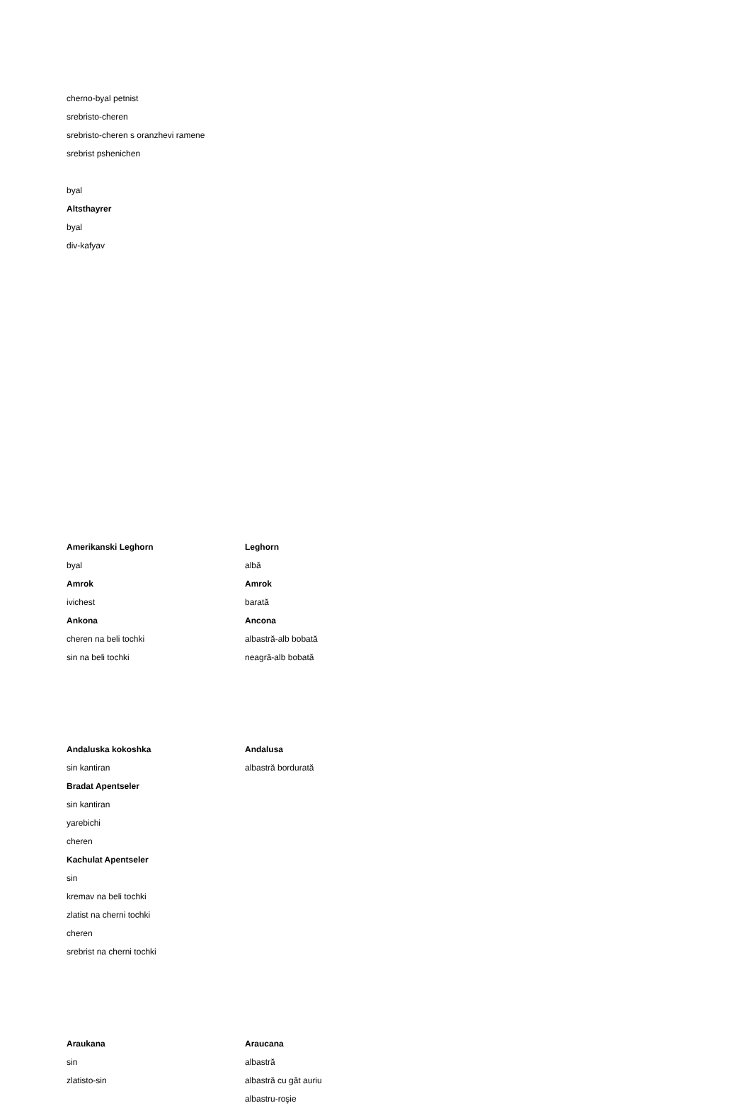cherno-byal petnist
srebristo-cheren
srebristo-cheren s oranzhevi ramene
srebrist pshenichen
byal
Altsthayrer
byal
div-kafyav
| Amerikanski Leghorn | Leghorn |
| byal | albă |
| Amrok | Amrok |
| ivichest | barată |
| Ankona | Ancona |
| cheren na beli tochki | albastră-alb bobată |
| sin na beli tochki | neagră-alb bobată |
| Andaluska kokoshka | Andalusa |
| sin kantiran | albastră bordurată |
| Bradat Apentseler | |
| sin kantiran | |
| yarebichi | |
| cheren | |
| Kachulat Apentseler | |
| sin | |
| kremav na beli tochki | |
| zlatist na cherni tochki | |
| cheren | |
| srebrist na cherni tochki | |
| Araukana | Araucana |
| sin | albastră |
| zlatisto-sin | albastră cu gât auriu |
| | albastru-roşie |